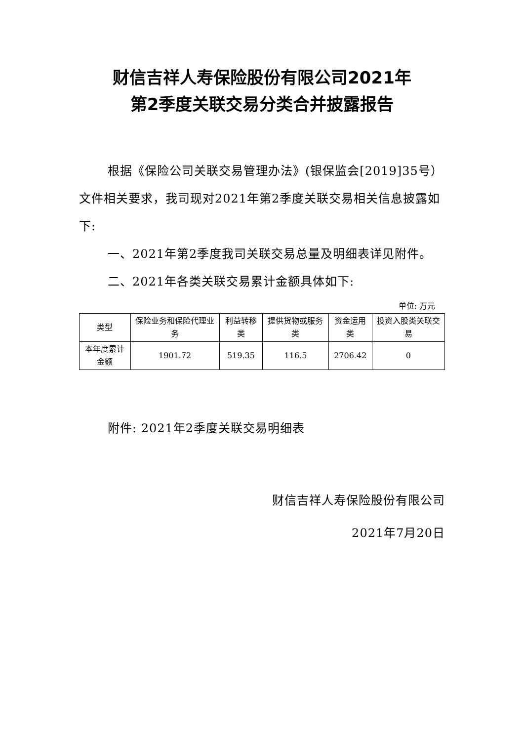财信吉祥人寿保险股份有限公司2021年
第2季度关联交易分类合并披露报告
根据《保险公司关联交易管理办法》(银保监会[2019]35号）文件相关要求，我司现对2021年第2季度关联交易相关信息披露如下:
一、2021年第2季度我司关联交易总量及明细表详见附件。
二、2021年各类关联交易累计金额具体如下:
单位: 万元
| 类型 | 保险业务和保险代理业务 | 利益转移类 | 提供货物或服务类 | 资金运用类 | 投资入股类关联交易 |
| --- | --- | --- | --- | --- | --- |
| 本年度累计金额 | 1901.72 | 519.35 | 116.5 | 2706.42 | 0 |
附件: 2021年2季度关联交易明细表
财信吉祥人寿保险股份有限公司
2021年7月20日